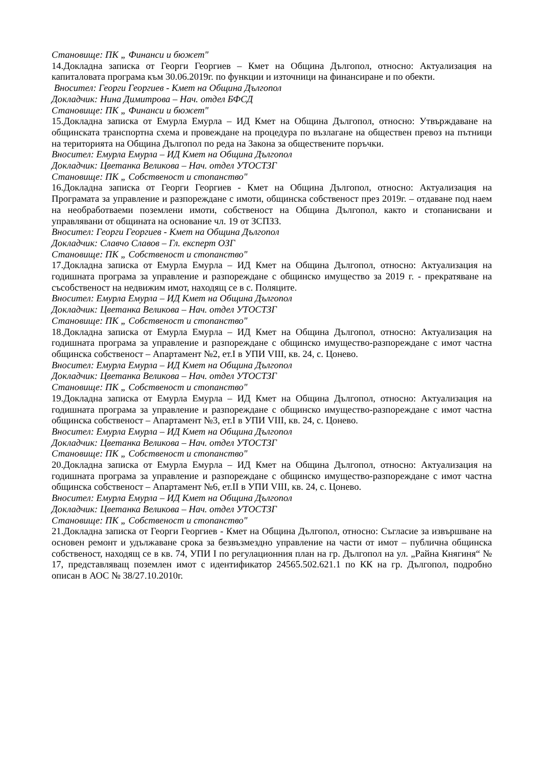Становище: ПК „ Финанси и бюжет"
14.Докладна записка от Георги Георгиев – Кмет на Община Дългопол, относно: Актуализация на капиталовата програма към 30.06.2019г. по функции и източници на финансиране и по обекти.
Вносител: Георги Георгиев - Кмет на Община Дългопол
Докладчик: Нина Димитрова – Нач. отдел БФСД
Становище: ПК „ Финанси и бюжет"
15.Докладна записка от Емурла Емурла – ИД Кмет на Община Дългопол, относно: Утвърждаване на общинската транспортна схема и провеждане на процедура по възлагане на обществен превоз на пътници на територията на Община Дългопол по реда на Закона за обществените поръчки.
Вносител: Емурла Емурла – ИД Кмет на Община Дългопол
Докладчик: Цветанка Великова – Нач. отдел УТОСТЗГ
Становище: ПК „ Собственост и стопанство"
16.Докладна записка от Георги Георгиев - Кмет на Община Дългопол, относно: Актуализация на Програмата за управление и разпореждане с имоти, общинска собственост през 2019г. – отдаване под наем на необработваеми поземлени имоти, собственост на Община Дългопол, както и стопанисвани и управлявани от общината на основание чл. 19 от ЗСПЗЗ.
Вносител: Георги Георгиев - Кмет на Община Дългопол
Докладчик: Славчо Славов – Гл. експерт ОЗГ
Становище: ПК „ Собственост и стопанство"
17.Докладна записка от Емурла Емурла – ИД Кмет на Община Дългопол, относно: Актуализация на годишната програма за управление и разпореждане с общинско имущество за 2019 г. - прекратяване на съсобственост на недвижим имот, находящ се в с. Поляците.
Вносител: Емурла Емурла – ИД Кмет на Община Дългопол
Докладчик: Цветанка Великова – Нач. отдел УТОСТЗГ
Становище: ПК „ Собственост и стопанство"
18.Докладна записка от Емурла Емурла – ИД Кмет на Община Дългопол, относно: Актуализация на годишната програма за управление и разпореждане с общинско имущество-разпореждане с имот частна общинска собственост – Апартамент №2, ет.I в УПИ VIII, кв. 24, с. Цонево.
Вносител: Емурла Емурла – ИД Кмет на Община Дългопол
Докладчик: Цветанка Великова – Нач. отдел УТОСТЗГ
Становище: ПК „ Собственост и стопанство"
19.Докладна записка от Емурла Емурла – ИД Кмет на Община Дългопол, относно: Актуализация на годишната програма за управление и разпореждане с общинско имущество-разпореждане с имот частна общинска собственост – Апартамент №3, ет.I в УПИ VIII, кв. 24, с. Цонево.
Вносител: Емурла Емурла – ИД Кмет на Община Дългопол
Докладчик: Цветанка Великова – Нач. отдел УТОСТЗГ
Становище: ПК „ Собственост и стопанство"
20.Докладна записка от Емурла Емурла – ИД Кмет на Община Дългопол, относно: Актуализация на годишната програма за управление и разпореждане с общинско имущество-разпореждане с имот частна общинска собственост – Апартамент №6, ет.II в УПИ VIII, кв. 24, с. Цонево.
Вносител: Емурла Емурла – ИД Кмет на Община Дългопол
Докладчик: Цветанка Великова – Нач. отдел УТОСТЗГ
Становище: ПК „ Собственост и стопанство"
21.Докладна записка от Георги Георгиев - Кмет на Община Дългопол, относно: Съгласие за извършване на основен ремонт и удължаване срока за безвъзмездно управление на части от имот – публична общинска собственост, находящ се в кв. 74, УПИ I по регулационния план на гр. Дългопол на ул. „Райна Княгиня“ № 17, представляващ поземлен имот с идентификатор 24565.502.621.1 по КК на гр. Дългопол, подробно описан в АОС № 38/27.10.2010г.